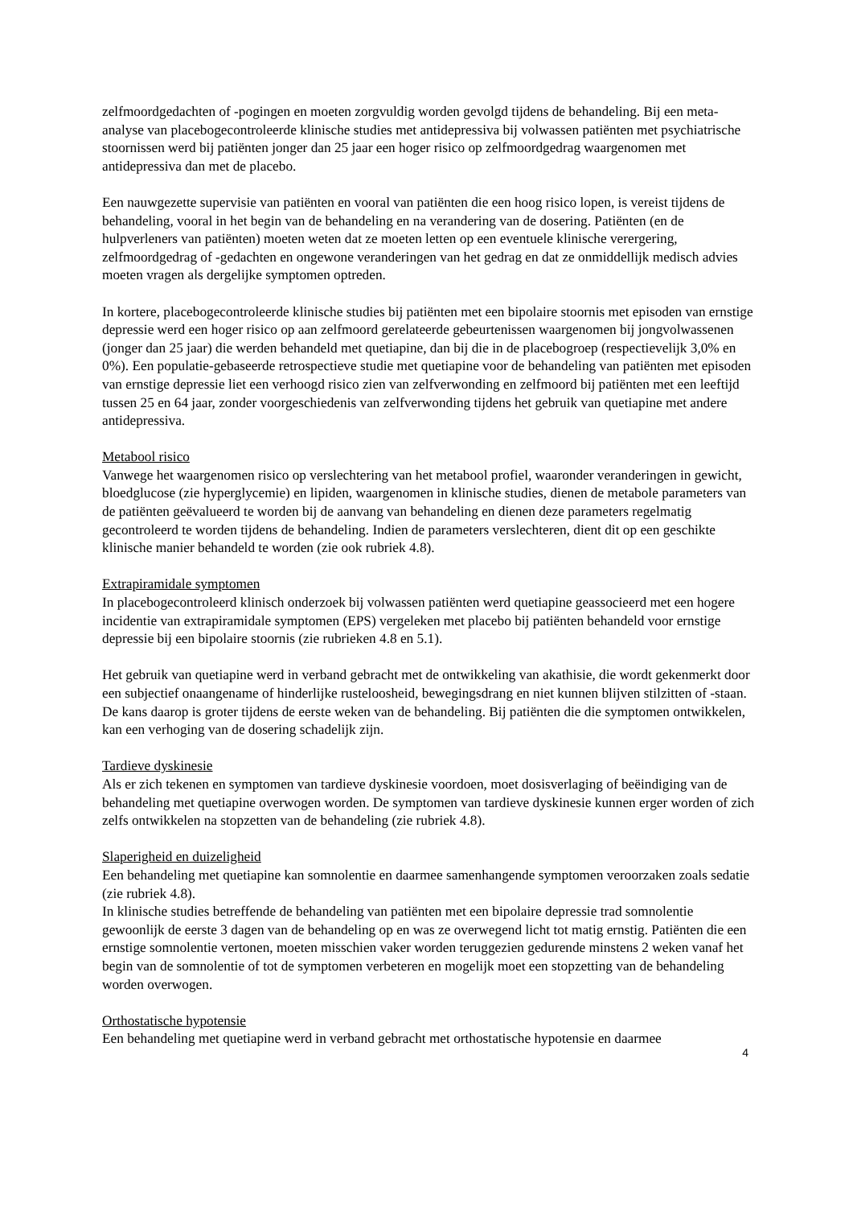zelfmoordgedachten of -pogingen en moeten zorgvuldig worden gevolgd tijdens de behandeling. Bij een meta-analyse van placebogecontroleerde klinische studies met antidepressiva bij volwassen patiënten met psychiatrische stoornissen werd bij patiënten jonger dan 25 jaar een hoger risico op zelfmoordgedrag waargenomen met antidepressiva dan met de placebo.
Een nauwgezette supervisie van patiënten en vooral van patiënten die een hoog risico lopen, is vereist tijdens de behandeling, vooral in het begin van de behandeling en na verandering van de dosering. Patiënten (en de hulpverleners van patiënten) moeten weten dat ze moeten letten op een eventuele klinische verergering, zelfmoordgedrag of -gedachten en ongewone veranderingen van het gedrag en dat ze onmiddellijk medisch advies moeten vragen als dergelijke symptomen optreden.
In kortere, placebogecontroleerde klinische studies bij patiënten met een bipolaire stoornis met episoden van ernstige depressie werd een hoger risico op aan zelfmoord gerelateerde gebeurtenissen waargenomen bij jongvolwassenen (jonger dan 25 jaar) die werden behandeld met quetiapine, dan bij die in de placebogroep (respectievelijk 3,0% en 0%). Een populatie-gebaseerde retrospectieve studie met quetiapine voor de behandeling van patiënten met episoden van ernstige depressie liet een verhoogd risico zien van zelfverwonding en zelfmoord bij patiënten met een leeftijd tussen 25 en 64 jaar, zonder voorgeschiedenis van zelfverwonding tijdens het gebruik van quetiapine met andere antidepressiva.
Metabool risico
Vanwege het waargenomen risico op verslechtering van het metabool profiel, waaronder veranderingen in gewicht, bloedglucose (zie hyperglycemie) en lipiden, waargenomen in klinische studies, dienen de metabole parameters van de patiënten geëvalueerd te worden bij de aanvang van behandeling en dienen deze parameters regelmatig gecontroleerd te worden tijdens de behandeling. Indien de parameters verslechteren, dient dit op een geschikte klinische manier behandeld te worden (zie ook rubriek 4.8).
Extrapiramidale symptomen
In placebogecontroleerd klinisch onderzoek bij volwassen patiënten werd quetiapine geassocieerd met een hogere incidentie van extrapiramidale symptomen (EPS) vergeleken met placebo bij patiënten behandeld voor ernstige depressie bij een bipolaire stoornis (zie rubrieken 4.8 en 5.1).
Het gebruik van quetiapine werd in verband gebracht met de ontwikkeling van akathisie, die wordt gekenmerkt door een subjectief onaangename of hinderlijke rusteloosheid, bewegingsdrang en niet kunnen blijven stilzitten of -staan. De kans daarop is groter tijdens de eerste weken van de behandeling. Bij patiënten die die symptomen ontwikkelen, kan een verhoging van de dosering schadelijk zijn.
Tardieve dyskinesie
Als er zich tekenen en symptomen van tardieve dyskinesie voordoen, moet dosisverlaging of beëindiging van de behandeling met quetiapine overwogen worden. De symptomen van tardieve dyskinesie kunnen erger worden of zich zelfs ontwikkelen na stopzetten van de behandeling (zie rubriek 4.8).
Slaperigheid en duizeligheid
Een behandeling met quetiapine kan somnolentie en daarmee samenhangende symptomen veroorzaken zoals sedatie (zie rubriek 4.8).
In klinische studies betreffende de behandeling van patiënten met een bipolaire depressie trad somnolentie gewoonlijk de eerste 3 dagen van de behandeling op en was ze overwegend licht tot matig ernstig. Patiënten die een ernstige somnolentie vertonen, moeten misschien vaker worden teruggezien gedurende minstens 2 weken vanaf het begin van de somnolentie of tot de symptomen verbeteren en mogelijk moet een stopzetting van de behandeling worden overwogen.
Orthostatische hypotensie
Een behandeling met quetiapine werd in verband gebracht met orthostatische hypotensie en daarmee
4